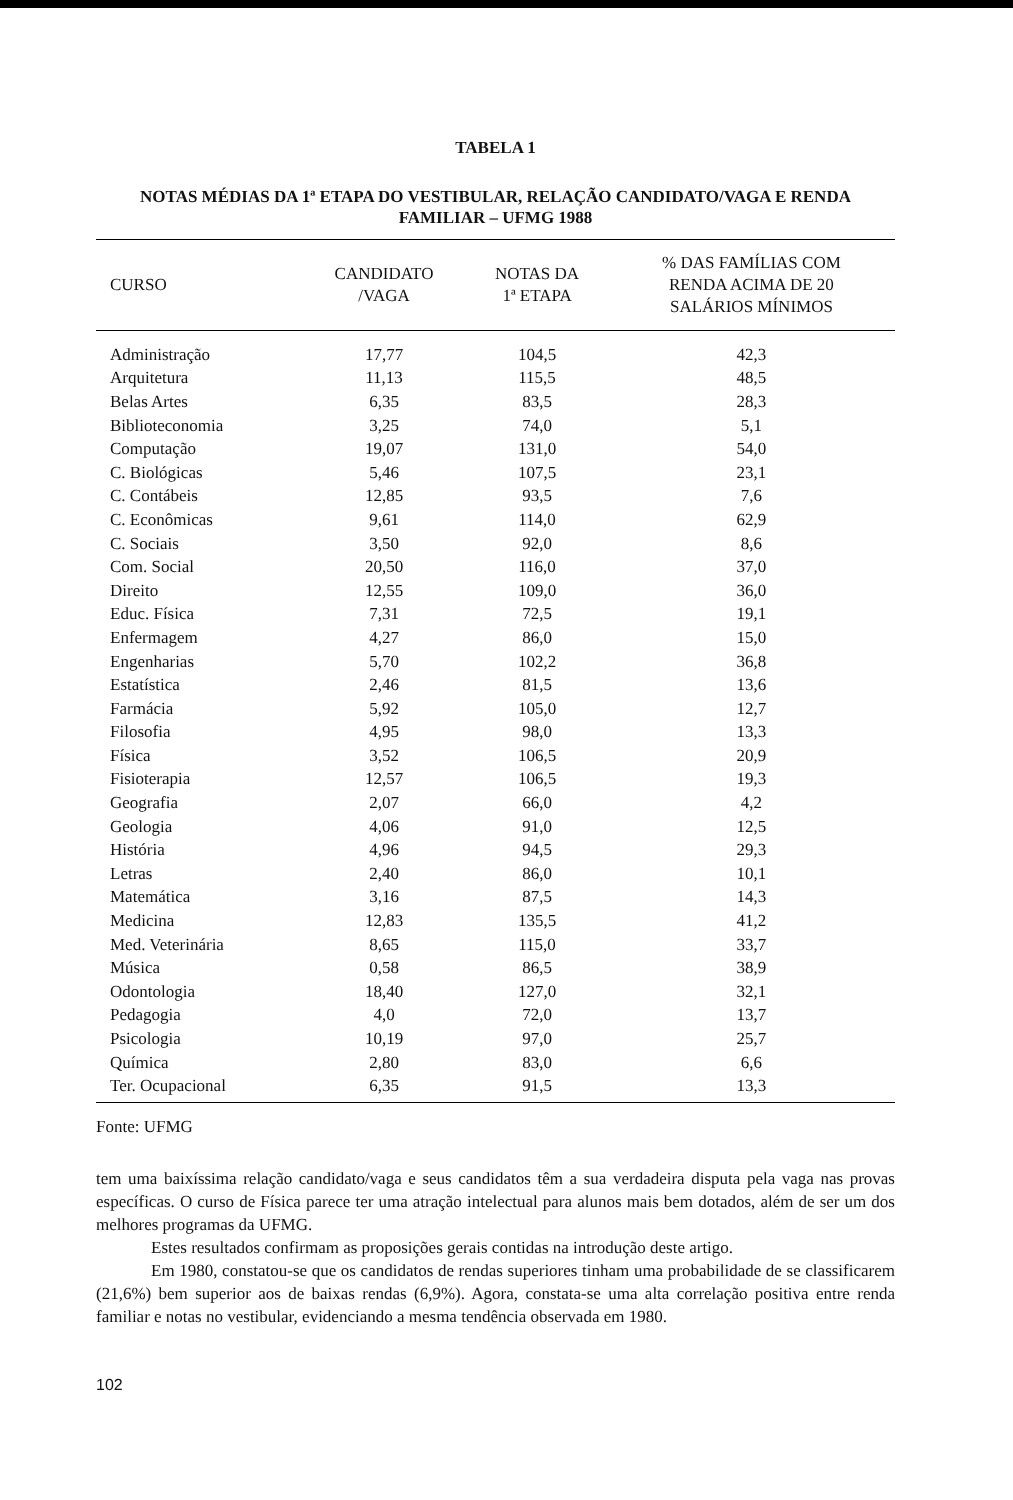TABELA 1
NOTAS MÉDIAS DA 1ª ETAPA DO VESTIBULAR, RELAÇÃO CANDIDATO/VAGA E RENDA FAMILIAR – UFMG 1988
| CURSO | CANDIDATO /VAGA | NOTAS DA 1ª ETAPA | % DAS FAMÍLIAS COM RENDA ACIMA DE 20 SALÁRIOS MÍNIMOS |
| --- | --- | --- | --- |
| Administração | 17,77 | 104,5 | 42,3 |
| Arquitetura | 11,13 | 115,5 | 48,5 |
| Belas Artes | 6,35 | 83,5 | 28,3 |
| Biblioteconomia | 3,25 | 74,0 | 5,1 |
| Computação | 19,07 | 131,0 | 54,0 |
| C. Biológicas | 5,46 | 107,5 | 23,1 |
| C. Contábeis | 12,85 | 93,5 | 7,6 |
| C. Econômicas | 9,61 | 114,0 | 62,9 |
| C. Sociais | 3,50 | 92,0 | 8,6 |
| Com. Social | 20,50 | 116,0 | 37,0 |
| Direito | 12,55 | 109,0 | 36,0 |
| Educ. Física | 7,31 | 72,5 | 19,1 |
| Enfermagem | 4,27 | 86,0 | 15,0 |
| Engenharias | 5,70 | 102,2 | 36,8 |
| Estatística | 2,46 | 81,5 | 13,6 |
| Farmácia | 5,92 | 105,0 | 12,7 |
| Filosofia | 4,95 | 98,0 | 13,3 |
| Física | 3,52 | 106,5 | 20,9 |
| Fisioterapia | 12,57 | 106,5 | 19,3 |
| Geografia | 2,07 | 66,0 | 4,2 |
| Geologia | 4,06 | 91,0 | 12,5 |
| História | 4,96 | 94,5 | 29,3 |
| Letras | 2,40 | 86,0 | 10,1 |
| Matemática | 3,16 | 87,5 | 14,3 |
| Medicina | 12,83 | 135,5 | 41,2 |
| Med. Veterinária | 8,65 | 115,0 | 33,7 |
| Música | 0,58 | 86,5 | 38,9 |
| Odontologia | 18,40 | 127,0 | 32,1 |
| Pedagogia | 4,0 | 72,0 | 13,7 |
| Psicologia | 10,19 | 97,0 | 25,7 |
| Química | 2,80 | 83,0 | 6,6 |
| Ter. Ocupacional | 6,35 | 91,5 | 13,3 |
Fonte: UFMG
tem uma baixíssima relação candidato/vaga e seus candidatos têm a sua verdadeira disputa pela vaga nas provas específicas. O curso de Física parece ter uma atração intelectual para alunos mais bem dotados, além de ser um dos melhores programas da UFMG.
Estes resultados confirmam as proposições gerais contidas na introdução deste artigo.
Em 1980, constatou-se que os candidatos de rendas superiores tinham uma probabilidade de se classificarem (21,6%) bem superior aos de baixas rendas (6,9%). Agora, constata-se uma alta correlação positiva entre renda familiar e notas no vestibular, evidenciando a mesma tendência observada em 1980.
102